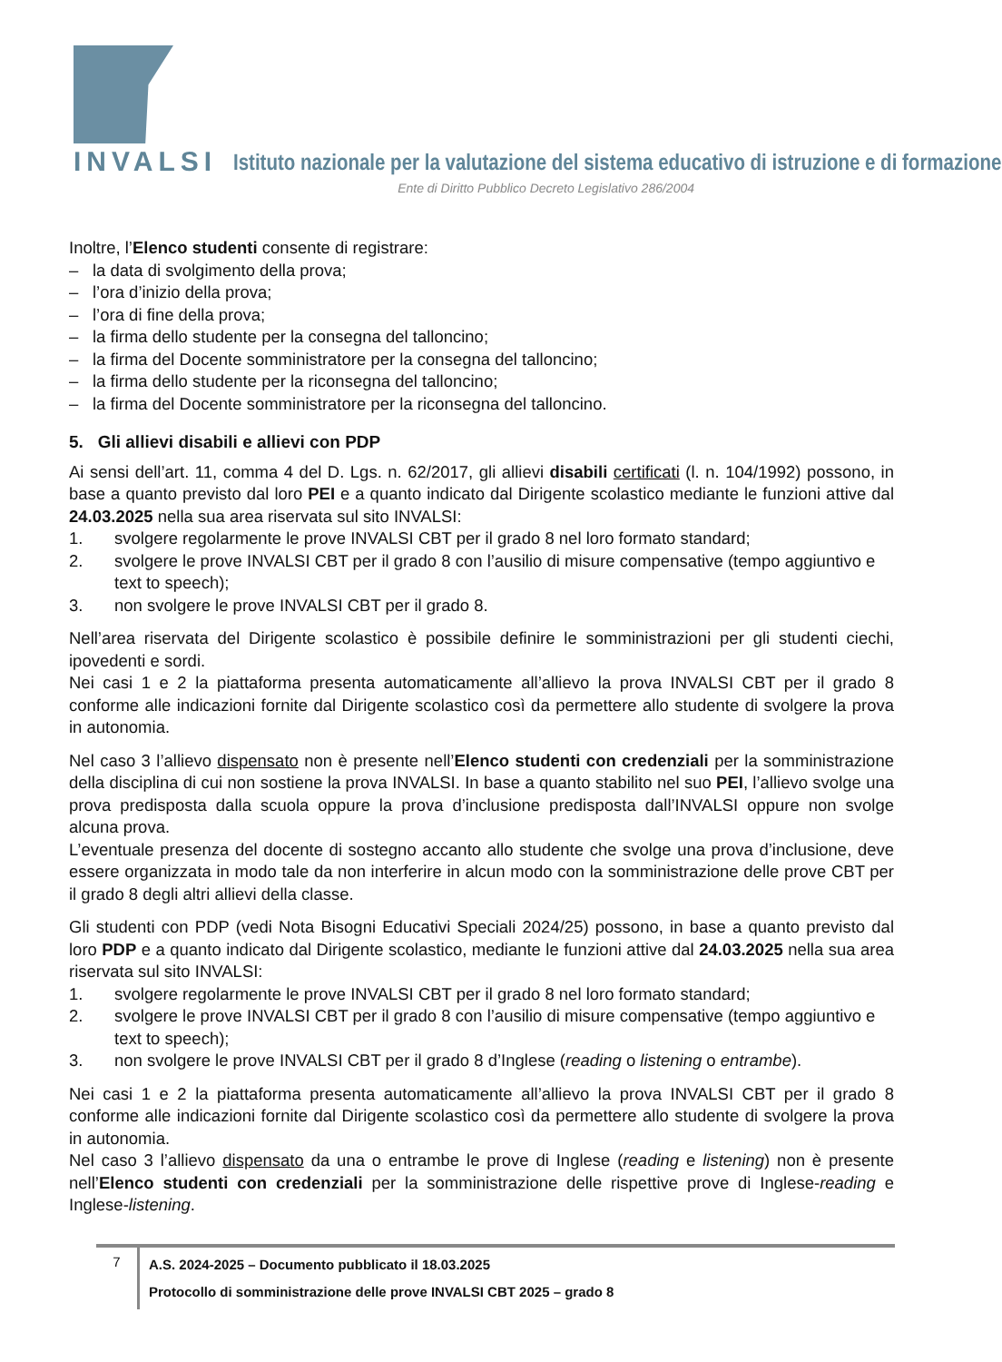INVALSI Istituto nazionale per la valutazione del sistema educativo di istruzione e di formazione
Ente di Diritto Pubblico Decreto Legislativo 286/2004
Inoltre, l’Elenco studenti consente di registrare:
– la data di svolgimento della prova;
– l’ora d’inizio della prova;
– l’ora di fine della prova;
– la firma dello studente per la consegna del talloncino;
– la firma del Docente somministratore per la consegna del talloncino;
– la firma dello studente per la riconsegna del talloncino;
– la firma del Docente somministratore per la riconsegna del talloncino.
5. Gli allievi disabili e allievi con PDP
Ai sensi dell’art. 11, comma 4 del D. Lgs. n. 62/2017, gli allievi disabili certificati (l. n. 104/1992) possono, in base a quanto previsto dal loro PEI e a quanto indicato dal Dirigente scolastico mediante le funzioni attive dal 24.03.2025 nella sua area riservata sul sito INVALSI:
1. svolgere regolarmente le prove INVALSI CBT per il grado 8 nel loro formato standard;
2. svolgere le prove INVALSI CBT per il grado 8 con l’ausilio di misure compensative (tempo aggiuntivo e text to speech);
3. non svolgere le prove INVALSI CBT per il grado 8.
Nell’area riservata del Dirigente scolastico è possibile definire le somministrazioni per gli studenti ciechi, ipovedenti e sordi.
Nei casi 1 e 2 la piattaforma presenta automaticamente all’allievo la prova INVALSI CBT per il grado 8 conforme alle indicazioni fornite dal Dirigente scolastico così da permettere allo studente di svolgere la prova in autonomia.
Nel caso 3 l’allievo dispensato non è presente nell’Elenco studenti con credenziali per la somministrazione della disciplina di cui non sostiene la prova INVALSI. In base a quanto stabilito nel suo PEI, l’allievo svolge una prova predisposta dalla scuola oppure la prova d’inclusione predisposta dall’INVALSI oppure non svolge alcuna prova.
L’eventuale presenza del docente di sostegno accanto allo studente che svolge una prova d’inclusione, deve essere organizzata in modo tale da non interferire in alcun modo con la somministrazione delle prove CBT per il grado 8 degli altri allievi della classe.
Gli studenti con PDP (vedi Nota Bisogni Educativi Speciali 2024/25) possono, in base a quanto previsto dal loro PDP e a quanto indicato dal Dirigente scolastico, mediante le funzioni attive dal 24.03.2025 nella sua area riservata sul sito INVALSI:
1. svolgere regolarmente le prove INVALSI CBT per il grado 8 nel loro formato standard;
2. svolgere le prove INVALSI CBT per il grado 8 con l’ausilio di misure compensative (tempo aggiuntivo e text to speech);
3. non svolgere le prove INVALSI CBT per il grado 8 d’Inglese (reading o listening o entrambe).
Nei casi 1 e 2 la piattaforma presenta automaticamente all’allievo la prova INVALSI CBT per il grado 8 conforme alle indicazioni fornite dal Dirigente scolastico così da permettere allo studente di svolgere la prova in autonomia.
Nel caso 3 l’allievo dispensato da una o entrambe le prove di Inglese (reading e listening) non è presente nell’Elenco studenti con credenziali per la somministrazione delle rispettive prove di Inglese-reading e Inglese-listening.
7
A.S. 2024-2025 – Documento pubblicato il 18.03.2025
Protocollo di somministrazione delle prove INVALSI CBT 2025 – grado 8